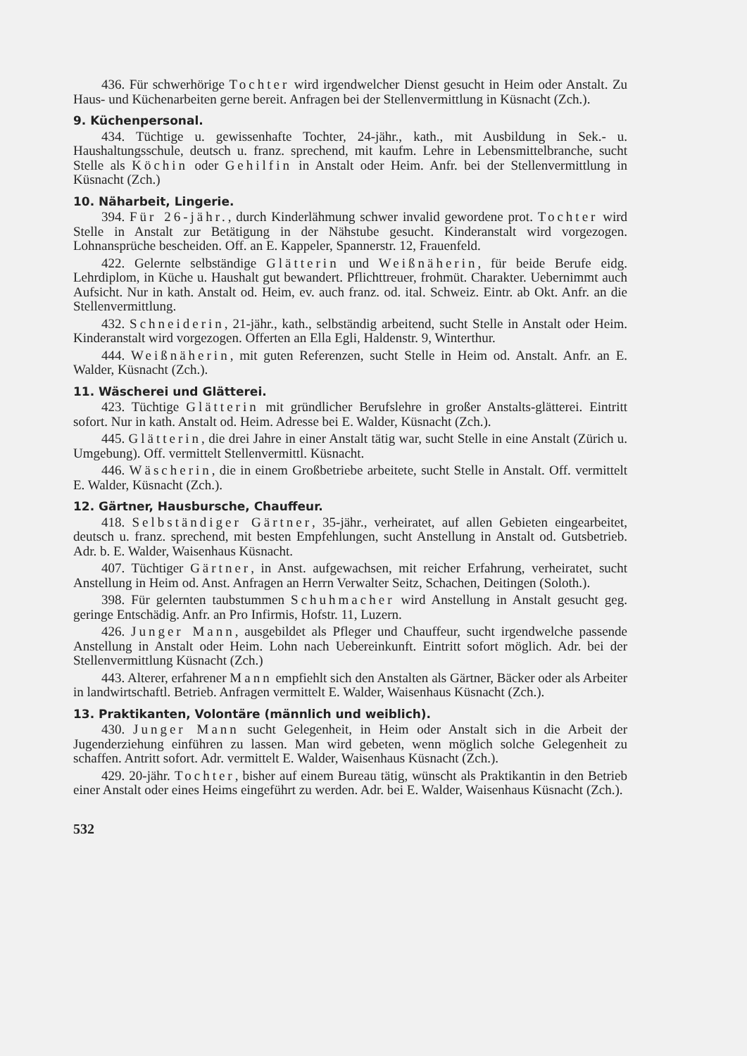436. Für schwerhörige Tochter wird irgendwelcher Dienst gesucht in Heim oder Anstalt. Zu Haus- und Küchenarbeiten gerne bereit. Anfragen bei der Stellenvermittlung in Küsnacht (Zch.).
9. Küchenpersonal.
434. Tüchtige u. gewissenhafte Tochter, 24-jähr., kath., mit Ausbildung in Sek.- u. Haushaltungsschule, deutsch u. franz. sprechend, mit kaufm. Lehre in Lebensmittelbranche, sucht Stelle als Köchin oder Gehilfin in Anstalt oder Heim. Anfr. bei der Stellenvermittlung in Küsnacht (Zch.)
10. Näharbeit, Lingerie.
394. Für 26-jähr., durch Kinderlähmung schwer invalid gewordene prot. Tochter wird Stelle in Anstalt zur Betätigung in der Nähstube gesucht. Kinderanstalt wird vorgezogen. Lohnansprüche bescheiden. Off. an E. Kappeler, Spannerstr. 12, Frauenfeld.
422. Gelernte selbständige Glätterin und Weißnäherin, für beide Berufe eidg. Lehrdiplom, in Küche u. Haushalt gut bewandert. Pflichttreuer, frohmüt. Charakter. Uebernimmt auch Aufsicht. Nur in kath. Anstalt od. Heim, ev. auch franz. od. ital. Schweiz. Eintr. ab Okt. Anfr. an die Stellenvermittlung.
432. Schneiderin, 21-jähr., kath., selbständig arbeitend, sucht Stelle in Anstalt oder Heim. Kinderanstalt wird vorgezogen. Offerten an Ella Egli, Haldenstr. 9, Winterthur.
444. Weißnäherin, mit guten Referenzen, sucht Stelle in Heim od. Anstalt. Anfr. an E. Walder, Küsnacht (Zch.).
11. Wäscherei und Glätterei.
423. Tüchtige Glätterin mit gründlicher Berufslehre in großer Anstalts-glätterei. Eintritt sofort. Nur in kath. Anstalt od. Heim. Adresse bei E. Walder, Küsnacht (Zch.).
445. Glätterin, die drei Jahre in einer Anstalt tätig war, sucht Stelle in eine Anstalt (Zürich u. Umgebung). Off. vermittelt Stellenvermittl. Küsnacht.
446. Wäscherin, die in einem Großbetriebe arbeitete, sucht Stelle in Anstalt. Off. vermittelt E. Walder, Küsnacht (Zch.).
12. Gärtner, Hausbursche, Chauffeur.
418. Selbständiger Gärtner, 35-jähr., verheiratet, auf allen Gebieten eingearbeitet, deutsch u. franz. sprechend, mit besten Empfehlungen, sucht Anstellung in Anstalt od. Gutsbetrieb. Adr. b. E. Walder, Waisenhaus Küsnacht.
407. Tüchtiger Gärtner, in Anst. aufgewachsen, mit reicher Erfahrung, verheiratet, sucht Anstellung in Heim od. Anst. Anfragen an Herrn Verwalter Seitz, Schachen, Deitingen (Soloth.).
398. Für gelernten taubstummen Schuhmacher wird Anstellung in Anstalt gesucht geg. geringe Entschädig. Anfr. an Pro Infirmis, Hofstr. 11, Luzern.
426. Junger Mann, ausgebildet als Pfleger und Chauffeur, sucht irgendwelche passende Anstellung in Anstalt oder Heim. Lohn nach Uebereinkunft. Eintritt sofort möglich. Adr. bei der Stellenvermittlung Küsnacht (Zch.)
443. Alterer, erfahrener Mann empfiehlt sich den Anstalten als Gärtner, Bäcker oder als Arbeiter in landwirtschaftl. Betrieb. Anfragen vermittelt E. Walder, Waisenhaus Küsnacht (Zch.).
13. Praktikanten, Volontäre (männlich und weiblich).
430. Junger Mann sucht Gelegenheit, in Heim oder Anstalt sich in die Arbeit der Jugenderziehung einführen zu lassen. Man wird gebeten, wenn möglich solche Gelegenheit zu schaffen. Antritt sofort. Adr. vermittelt E. Walder, Waisenhaus Küsnacht (Zch.).
429. 20-jähr. Tochter, bisher auf einem Bureau tätig, wünscht als Praktikantin in den Betrieb einer Anstalt oder eines Heims eingeführt zu werden. Adr. bei E. Walder, Waisenhaus Küsnacht (Zch.).
532